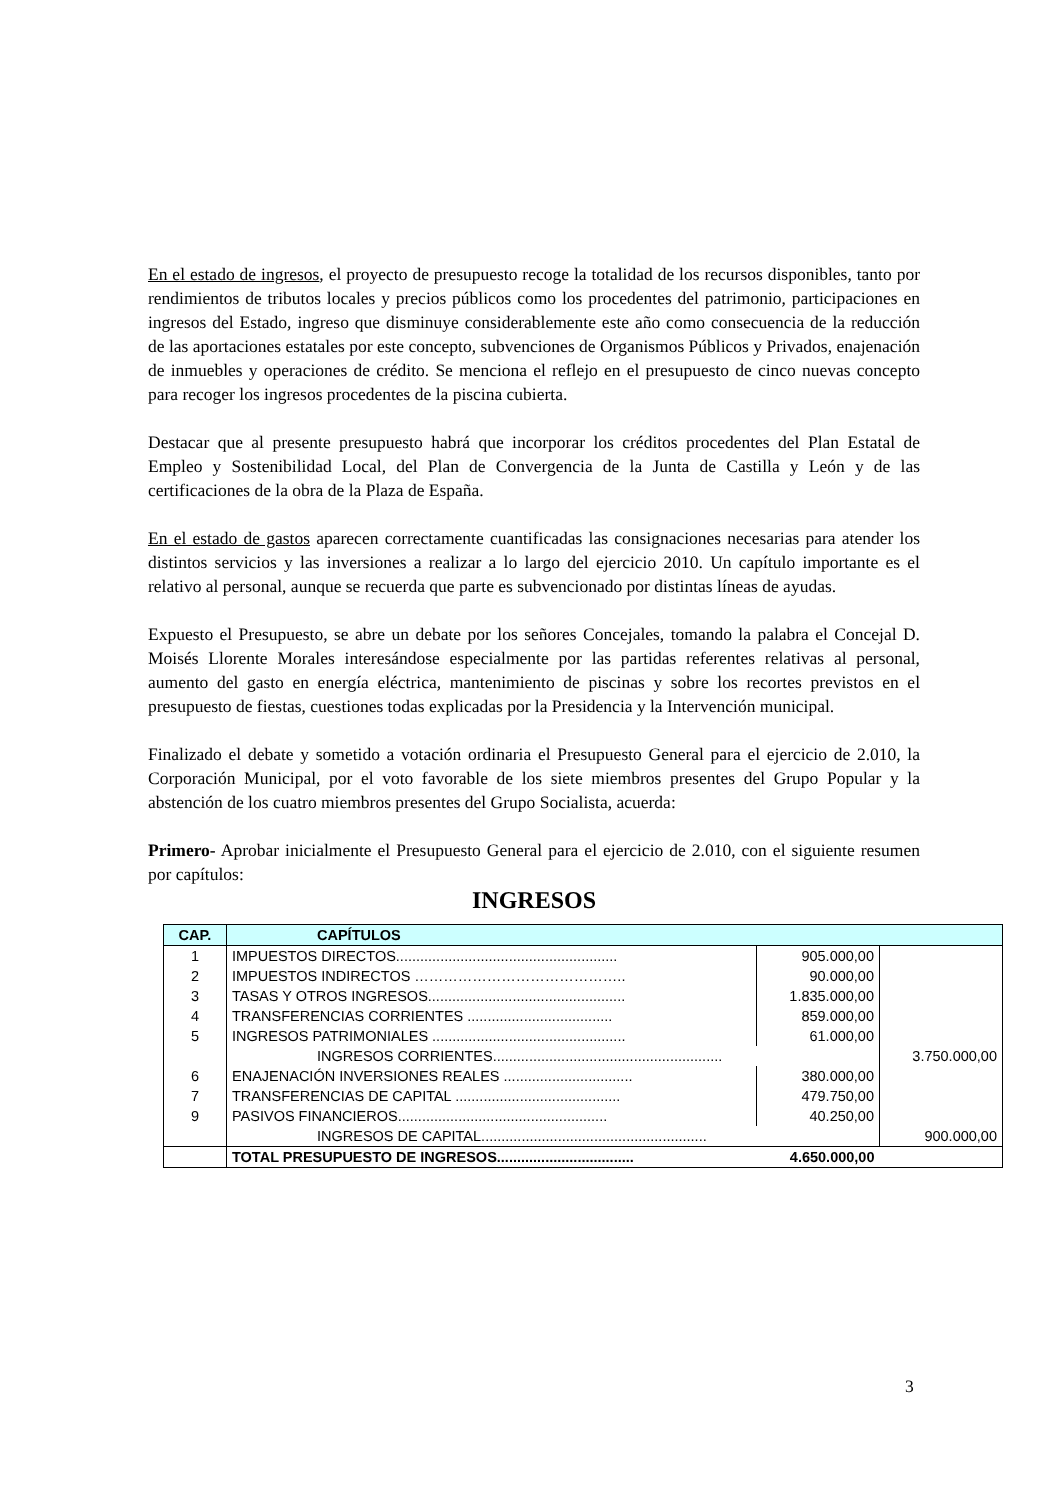En el estado de ingresos, el proyecto de presupuesto recoge la totalidad de los recursos disponibles, tanto por rendimientos de tributos locales y precios públicos como los procedentes del patrimonio, participaciones en ingresos del Estado, ingreso que disminuye considerablemente este año como consecuencia de la reducción de las aportaciones estatales por este concepto, subvenciones de Organismos Públicos y Privados, enajenación de inmuebles y operaciones de crédito. Se menciona el reflejo en el presupuesto de cinco nuevas concepto para recoger los ingresos procedentes de la piscina cubierta.
Destacar que al presente presupuesto habrá que incorporar los créditos procedentes del Plan Estatal de Empleo y Sostenibilidad Local, del Plan de Convergencia de la Junta de Castilla y León y de las certificaciones de la obra de la Plaza de España.
En el estado de gastos aparecen correctamente cuantificadas las consignaciones necesarias para atender los distintos servicios y las inversiones a realizar a lo largo del ejercicio 2010. Un capítulo importante es el relativo al personal, aunque se recuerda que parte es subvencionado por distintas líneas de ayudas.
Expuesto el Presupuesto, se abre un debate por los señores Concejales, tomando la palabra el Concejal D. Moisés Llorente Morales interesándose especialmente por las partidas referentes relativas al personal, aumento del gasto en energía eléctrica, mantenimiento de piscinas y sobre los recortes previstos en el presupuesto de fiestas, cuestiones todas explicadas por la Presidencia y la Intervención municipal.
Finalizado el debate y sometido a votación ordinaria el Presupuesto General para el ejercicio de 2.010, la Corporación Municipal, por el voto favorable de los siete miembros presentes del Grupo Popular y la abstención de los cuatro miembros presentes del Grupo Socialista, acuerda:
Primero- Aprobar inicialmente el Presupuesto General para el ejercicio de 2.010, con el siguiente resumen por capítulos:
INGRESOS
| CAP. | CAPÍTULOS | | |
| --- | --- | --- | --- |
| 1 | IMPUESTOS DIRECTOS....................................................... | 905.000,00 | |
| 2 | IMPUESTOS INDIRECTOS …………………………………….. | 90.000,00 | |
| 3 | TASAS Y OTROS INGRESOS................................................. | 1.835.000,00 | |
| 4 | TRANSFERENCIAS CORRIENTES .................................... | 859.000,00 | |
| 5 | INGRESOS PATRIMONIALES ................................................ | 61.000,00 | |
| | INGRESOS CORRIENTES......................................................... | | 3.750.000,00 |
| 6 | ENAJENACIÓN INVERSIONES REALES ................................ | 380.000,00 | |
| 7 | TRANSFERENCIAS DE CAPITAL ......................................... | 479.750,00 | |
| 9 | PASIVOS FINANCIEROS.................................................... | 40.250,00 | |
| | INGRESOS DE CAPITAL........................................................ | | 900.000,00 |
| | TOTAL PRESUPUESTO DE INGRESOS.................................. | 4.650.000,00 | |
3